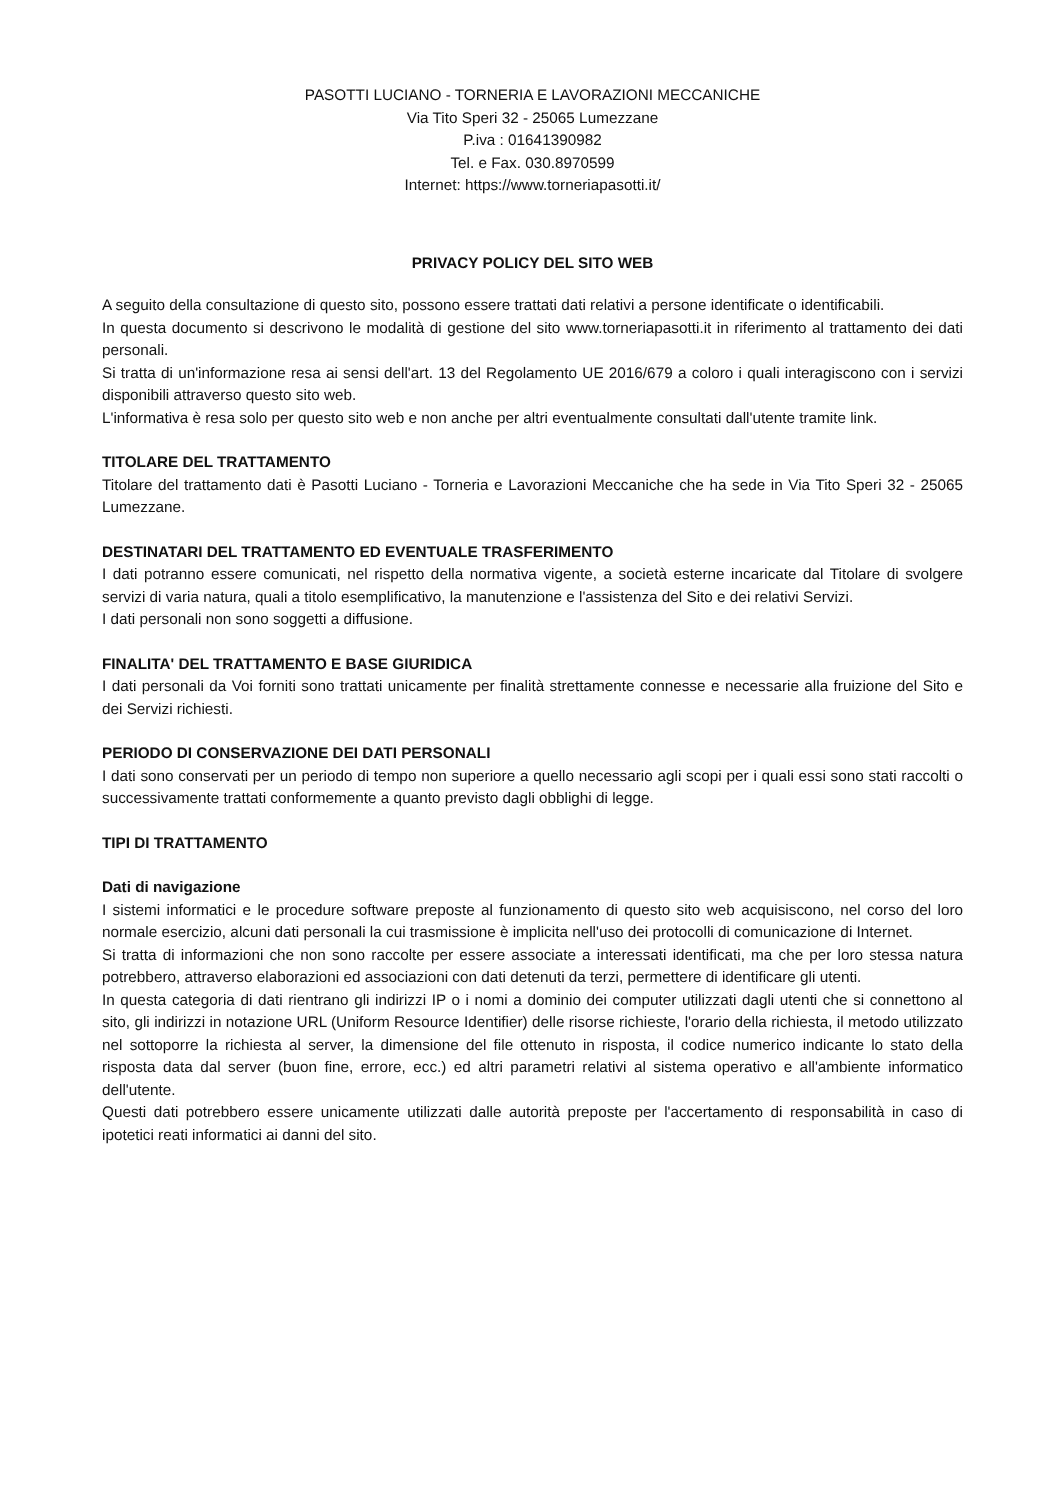PASOTTI LUCIANO - TORNERIA E LAVORAZIONI MECCANICHE
Via Tito Speri 32 - 25065 Lumezzane
P.iva : 01641390982
Tel. e Fax. 030.8970599
Internet: https://www.torneriapasotti.it/
PRIVACY POLICY DEL SITO WEB
A seguito della consultazione di questo sito, possono essere trattati dati relativi a persone identificate o identificabili.
In questa documento si descrivono le modalità di gestione del sito www.torneriapasotti.it in riferimento al trattamento dei dati personali.
Si tratta di un'informazione resa ai sensi dell'art. 13 del Regolamento UE 2016/679 a coloro i quali interagiscono con i servizi disponibili attraverso questo sito web.
L'informativa è resa solo per questo sito web e non anche per altri eventualmente consultati dall'utente tramite link.
TITOLARE DEL TRATTAMENTO
Titolare del trattamento dati è Pasotti Luciano - Torneria e Lavorazioni Meccaniche che ha sede in Via Tito Speri 32 - 25065 Lumezzane.
DESTINATARI DEL TRATTAMENTO ED EVENTUALE TRASFERIMENTO
I dati potranno essere comunicati, nel rispetto della normativa vigente, a società esterne incaricate dal Titolare di svolgere servizi di varia natura, quali a titolo esemplificativo, la manutenzione e l'assistenza del Sito e dei relativi Servizi.
I dati personali non sono soggetti a diffusione.
FINALITA' DEL TRATTAMENTO E BASE GIURIDICA
I dati personali da Voi forniti sono trattati unicamente per finalità strettamente connesse e necessarie alla fruizione del Sito e dei Servizi richiesti.
PERIODO DI CONSERVAZIONE DEI DATI PERSONALI
I dati sono conservati per un periodo di tempo non superiore a quello necessario agli scopi per i quali essi sono stati raccolti o successivamente trattati conformemente a quanto previsto dagli obblighi di legge.
TIPI DI TRATTAMENTO
Dati di navigazione
I sistemi informatici e le procedure software preposte al funzionamento di questo sito web acquisiscono, nel corso del loro normale esercizio, alcuni dati personali la cui trasmissione è implicita nell'uso dei protocolli di comunicazione di Internet.
Si tratta di informazioni che non sono raccolte per essere associate a interessati identificati, ma che per loro stessa natura potrebbero, attraverso elaborazioni ed associazioni con dati detenuti da terzi, permettere di identificare gli utenti.
In questa categoria di dati rientrano gli indirizzi IP o i nomi a dominio dei computer utilizzati dagli utenti che si connettono al sito, gli indirizzi in notazione URL (Uniform Resource Identifier) delle risorse richieste, l'orario della richiesta, il metodo utilizzato nel sottoporre la richiesta al server, la dimensione del file ottenuto in risposta, il codice numerico indicante lo stato della risposta data dal server (buon fine, errore, ecc.) ed altri parametri relativi al sistema operativo e all'ambiente informatico dell'utente.
Questi dati potrebbero essere unicamente utilizzati dalle autorità preposte per l'accertamento di responsabilità in caso di ipotetici reati informatici ai danni del sito.